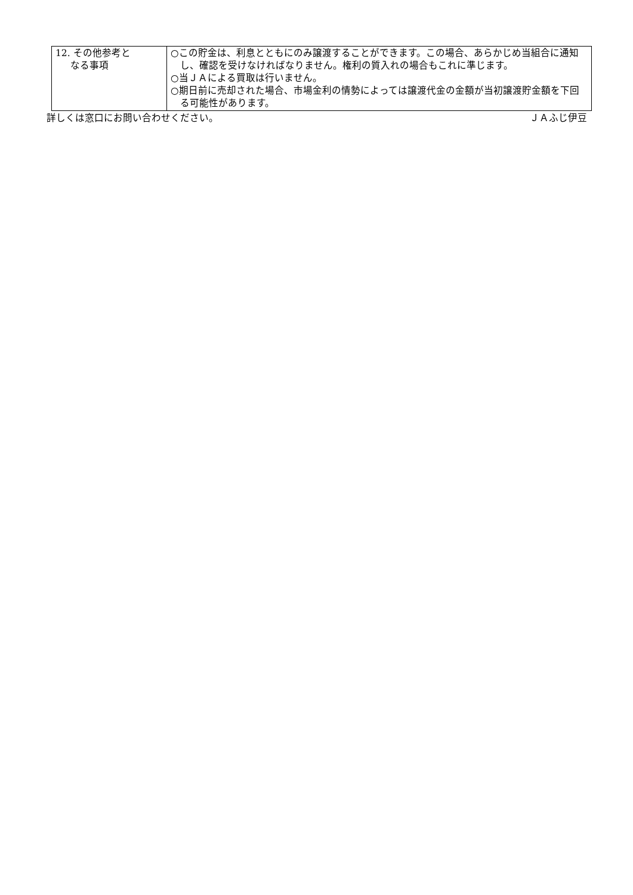| 12. その他参考と なる事項 | ○この貯金は、利息とともにのみ譲渡することができます。この場合、あらかじめ当組合に通知し、確認を受けなければなりません。権利の質入れの場合もこれに準じます。 ○当ＪＡによる買取は行いません。 ○期日前に売却された場合、市場金利の情勢によっては譲渡代金の金額が当初譲渡貯金額を下回る可能性があります。 |
詳しくは窓口にお問い合わせください。 ＪＡふじ伊豆